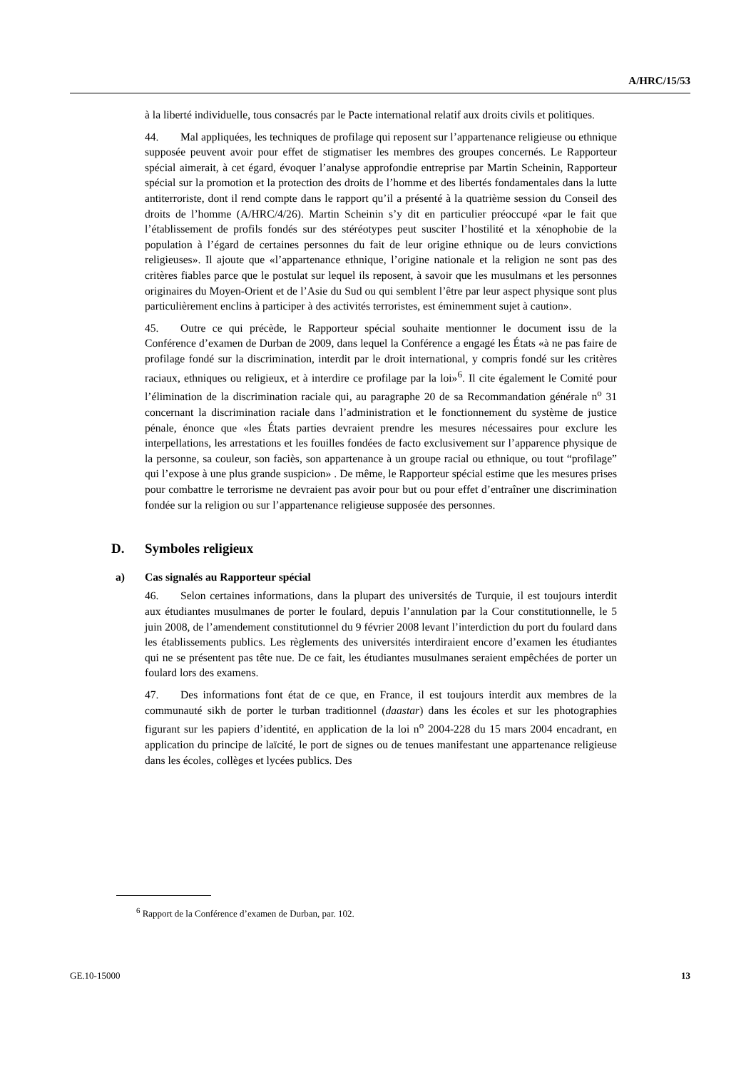A/HRC/15/53
à la liberté individuelle, tous consacrés par le Pacte international relatif aux droits civils et politiques.
44. Mal appliquées, les techniques de profilage qui reposent sur l’appartenance religieuse ou ethnique supposée peuvent avoir pour effet de stigmatiser les membres des groupes concernés. Le Rapporteur spécial aimerait, à cet égard, évoquer l’analyse approfondie entreprise par Martin Scheinin, Rapporteur spécial sur la promotion et la protection des droits de l’homme et des libertés fondamentales dans la lutte antiterroriste, dont il rend compte dans le rapport qu’il a présenté à la quatrième session du Conseil des droits de l’homme (A/HRC/4/26). Martin Scheinin s’y dit en particulier préoccupé «par le fait que l’établissement de profils fondés sur des stéréotypes peut susciter l’hostilité et la xénophobie de la population à l’égard de certaines personnes du fait de leur origine ethnique ou de leurs convictions religieuses». Il ajoute que «l’appartenance ethnique, l’origine nationale et la religion ne sont pas des critères fiables parce que le postulat sur lequel ils reposent, à savoir que les musulmans et les personnes originaires du Moyen-Orient et de l’Asie du Sud ou qui semblent l’être par leur aspect physique sont plus particulièrement enclins à participer à des activités terroristes, est éminemment sujet à caution».
45. Outre ce qui précède, le Rapporteur spécial souhaite mentionner le document issu de la Conférence d’examen de Durban de 2009, dans lequel la Conférence a engagé les États «à ne pas faire de profilage fondé sur la discrimination, interdit par le droit international, y compris fondé sur les critères raciaux, ethniques ou religieux, et à interdire ce profilage par la loi»<sup>6</sup>. Il cite également le Comité pour l’élimination de la discrimination raciale qui, au paragraphe 20 de sa Recommandation générale n<sup>o</sup> 31 concernant la discrimination raciale dans l’administration et le fonctionnement du système de justice pénale, énonce que «les États parties devraient prendre les mesures nécessaires pour exclure les interpellations, les arrestations et les fouilles fondées de facto exclusivement sur l’apparence physique de la personne, sa couleur, son faciès, son appartenance à un groupe racial ou ethnique, ou tout “profilage” qui l’expose à une plus grande suspicion» . De même, le Rapporteur spécial estime que les mesures prises pour combattre le terrorisme ne devraient pas avoir pour but ou pour effet d’entraîner une discrimination fondée sur la religion ou sur l’appartenance religieuse supposée des personnes.
D. Symboles religieux
a) Cas signalés au Rapporteur spécial
46. Selon certaines informations, dans la plupart des universités de Turquie, il est toujours interdit aux étudiantes musulmanes de porter le foulard, depuis l’annulation par la Cour constitutionnelle, le 5 juin 2008, de l’amendement constitutionnel du 9 février 2008 levant l’interdiction du port du foulard dans les établissements publics. Les règlements des universités interdiraient encore d’examen les étudiantes qui ne se présentent pas tête nue. De ce fait, les étudiantes musulmanes seraient empêchées de porter un foulard lors des examens.
47. Des informations font état de ce que, en France, il est toujours interdit aux membres de la communauté sikh de porter le turban traditionnel (daastar) dans les écoles et sur les photographies figurant sur les papiers d’identité, en application de la loi n<sup>o</sup> 2004-228 du 15 mars 2004 encadrant, en application du principe de laïcité, le port de signes ou de tenues manifestant une appartenance religieuse dans les écoles, collèges et lycées publics. Des
<sup>6</sup> Rapport de la Conférence d’examen de Durban, par. 102.
GE.10-15000 13